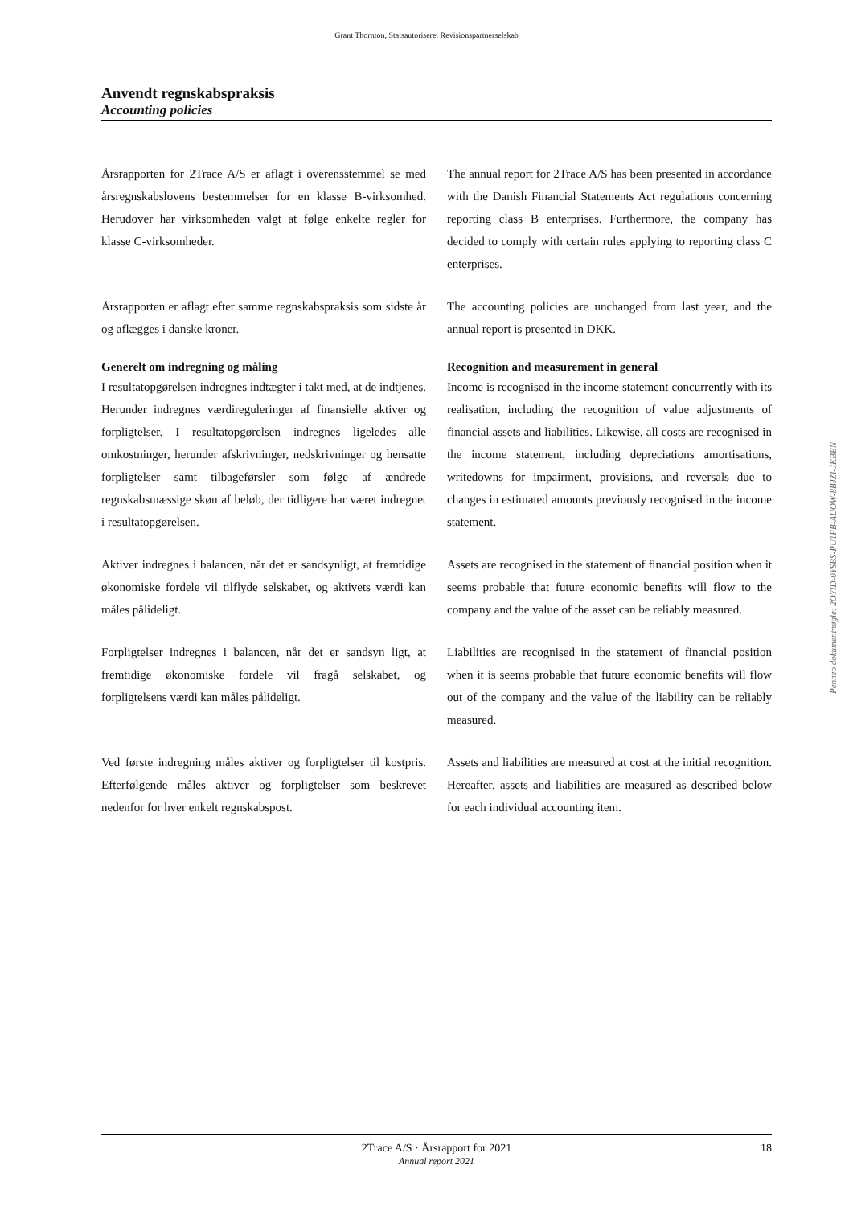Grant Thornton, Statsautoriseret Revisionspartnerselskab
Anvendt regnskabspraksis
Accounting policies
Årsrapporten for 2Trace A/S er aflagt i overensstemmel se med årsregnskabslovens bestemmelser for en klasse B-virksomhed. Herudover har virksomheden valgt at følge enkelte regler for klasse C-virksomheder.
The annual report for 2Trace A/S has been presented in accordance with the Danish Financial Statements Act regulations concerning reporting class B enterprises. Furthermore, the company has decided to comply with certain rules applying to reporting class C enterprises.
Årsrapporten er aflagt efter samme regnskabspraksis som sidste år og aflægges i danske kroner.
The accounting policies are unchanged from last year, and the annual report is presented in DKK.
Generelt om indregning og måling Recognition and measurement in general
I resultatopgørelsen indregnes indtægter i takt med, at de indtjenes. Herunder indregnes værdireguleringer af finansielle aktiver og forpligtelser. I resultatopgørelsen indregnes ligeledes alle omkostninger, herunder afskrivninger, nedskrivninger og hensatte forpligtelser samt tilbageførsler som følge af ændrede regnskabsmæssige skøn af beløb, der tidligere har været indregnet i resultatopgørelsen.
Income is recognised in the income statement concurrently with its realisation, including the recognition of value adjustments of financial assets and liabilities. Likewise, all costs are recognised in the income statement, including depreciations amortisations, writedowns for impairment, provisions, and reversals due to changes in estimated amounts previously recognised in the income statement.
Aktiver indregnes i balancen, når det er sandsynligt, at fremtidige økonomiske fordele vil tilflyde selskabet, og aktivets værdi kan måles pålideligt.
Assets are recognised in the statement of financial position when it seems probable that future economic benefits will flow to the company and the value of the asset can be reliably measured.
Forpligtelser indregnes i balancen, når det er sandsyn ligt, at fremtidige økonomiske fordele vil fragå selskabet, og forpligtelsens værdi kan måles pålideligt.
Liabilities are recognised in the statement of financial position when it is seems probable that future economic benefits will flow out of the company and the value of the liability can be reliably measured.
Ved første indregning måles aktiver og forpligtelser til kostpris. Efterfølgende måles aktiver og forpligtelser som beskrevet nedenfor for hver enkelt regnskabspost.
Assets and liabilities are measured at cost at the initial recognition. Hereafter, assets and liabilities are measured as described below for each individual accounting item.
Penneo dokumentnøgle: 2OYID-0YSBS-PU1FB-AUOW-8BJZI-JKBEN
2Trace A/S · Årsrapport for 2021
Annual report 2021
18